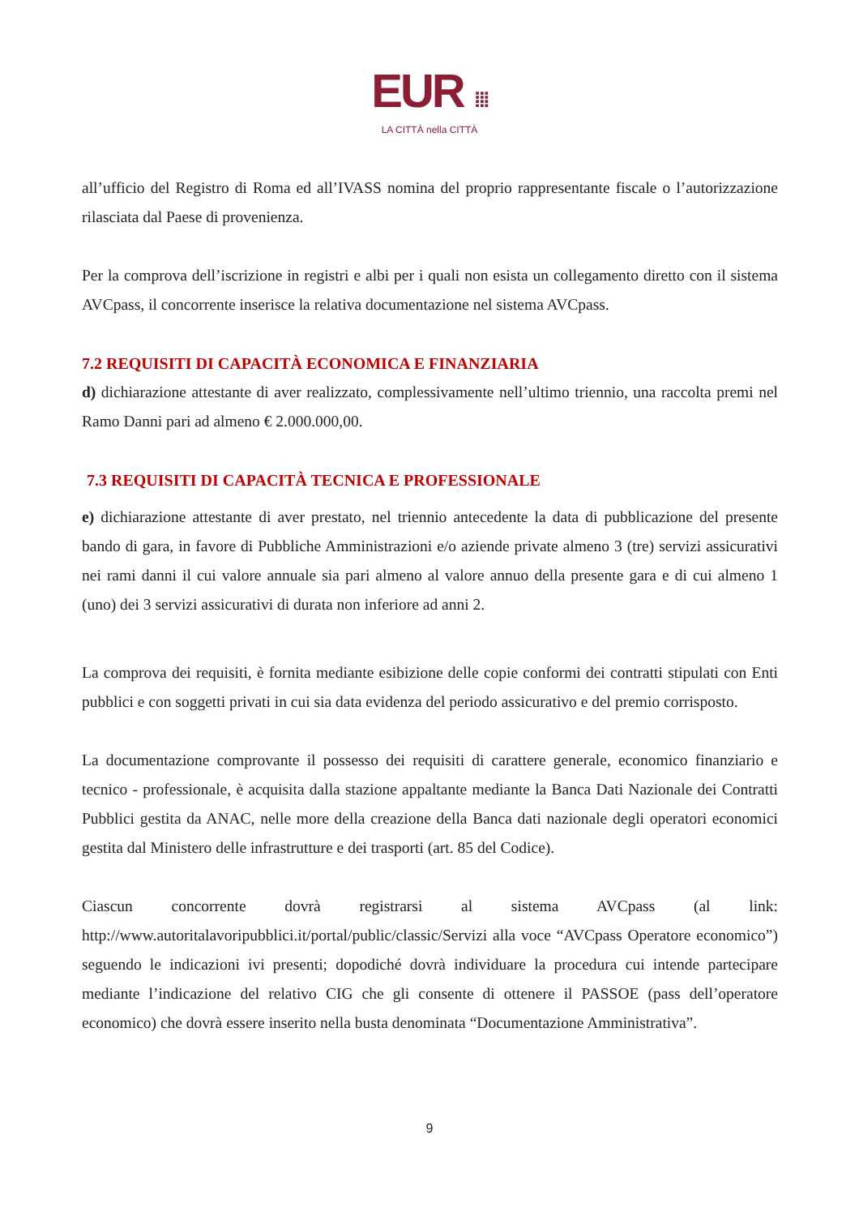EUR ⁞⁞⁞
LA CITTÀ nella CITTÀ
all’ufficio del Registro di Roma ed all’IVASS nomina del proprio rappresentante fiscale o l’autorizzazione rilasciata dal Paese di provenienza.
Per la comprova dell’iscrizione in registri e albi per i quali non esista un collegamento diretto con il sistema AVCpass, il concorrente inserisce la relativa documentazione nel sistema AVCpass.
7.2 REQUISITI DI CAPACITÀ ECONOMICA E FINANZIARIA
d) dichiarazione attestante di aver realizzato, complessivamente nell’ultimo triennio, una raccolta premi nel Ramo Danni pari ad almeno € 2.000.000,00.
7.3 REQUISITI DI CAPACITÀ TECNICA E PROFESSIONALE
e) dichiarazione attestante di aver prestato, nel triennio antecedente la data di pubblicazione del presente bando di gara, in favore di Pubbliche Amministrazioni e/o aziende private almeno 3 (tre) servizi assicurativi nei rami danni il cui valore annuale sia pari almeno al valore annuo della presente gara e di cui almeno 1 (uno) dei 3 servizi assicurativi di durata non inferiore ad anni 2.
La comprova dei requisiti, è fornita mediante esibizione delle copie conformi dei contratti stipulati con Enti pubblici e con soggetti privati in cui sia data evidenza del periodo assicurativo e del premio corrisposto.
La documentazione comprovante il possesso dei requisiti di carattere generale, economico finanziario e tecnico - professionale, è acquisita dalla stazione appaltante mediante la Banca Dati Nazionale dei Contratti Pubblici gestita da ANAC, nelle more della creazione della Banca dati nazionale degli operatori economici gestita dal Ministero delle infrastrutture e dei trasporti (art. 85 del Codice).
Ciascun concorrente dovrà registrarsi al sistema AVCpass (al link: http://www.autoritalavoripubblici.it/portal/public/classic/Servizi alla voce “AVCpass Operatore economico”) seguendo le indicazioni ivi presenti; dopodiché dovrà individuare la procedura cui intende partecipare mediante l’indicazione del relativo CIG che gli consente di ottenere il PASSOE (pass dell’operatore economico) che dovrà essere inserito nella busta denominata “Documentazione Amministrativa”.
9